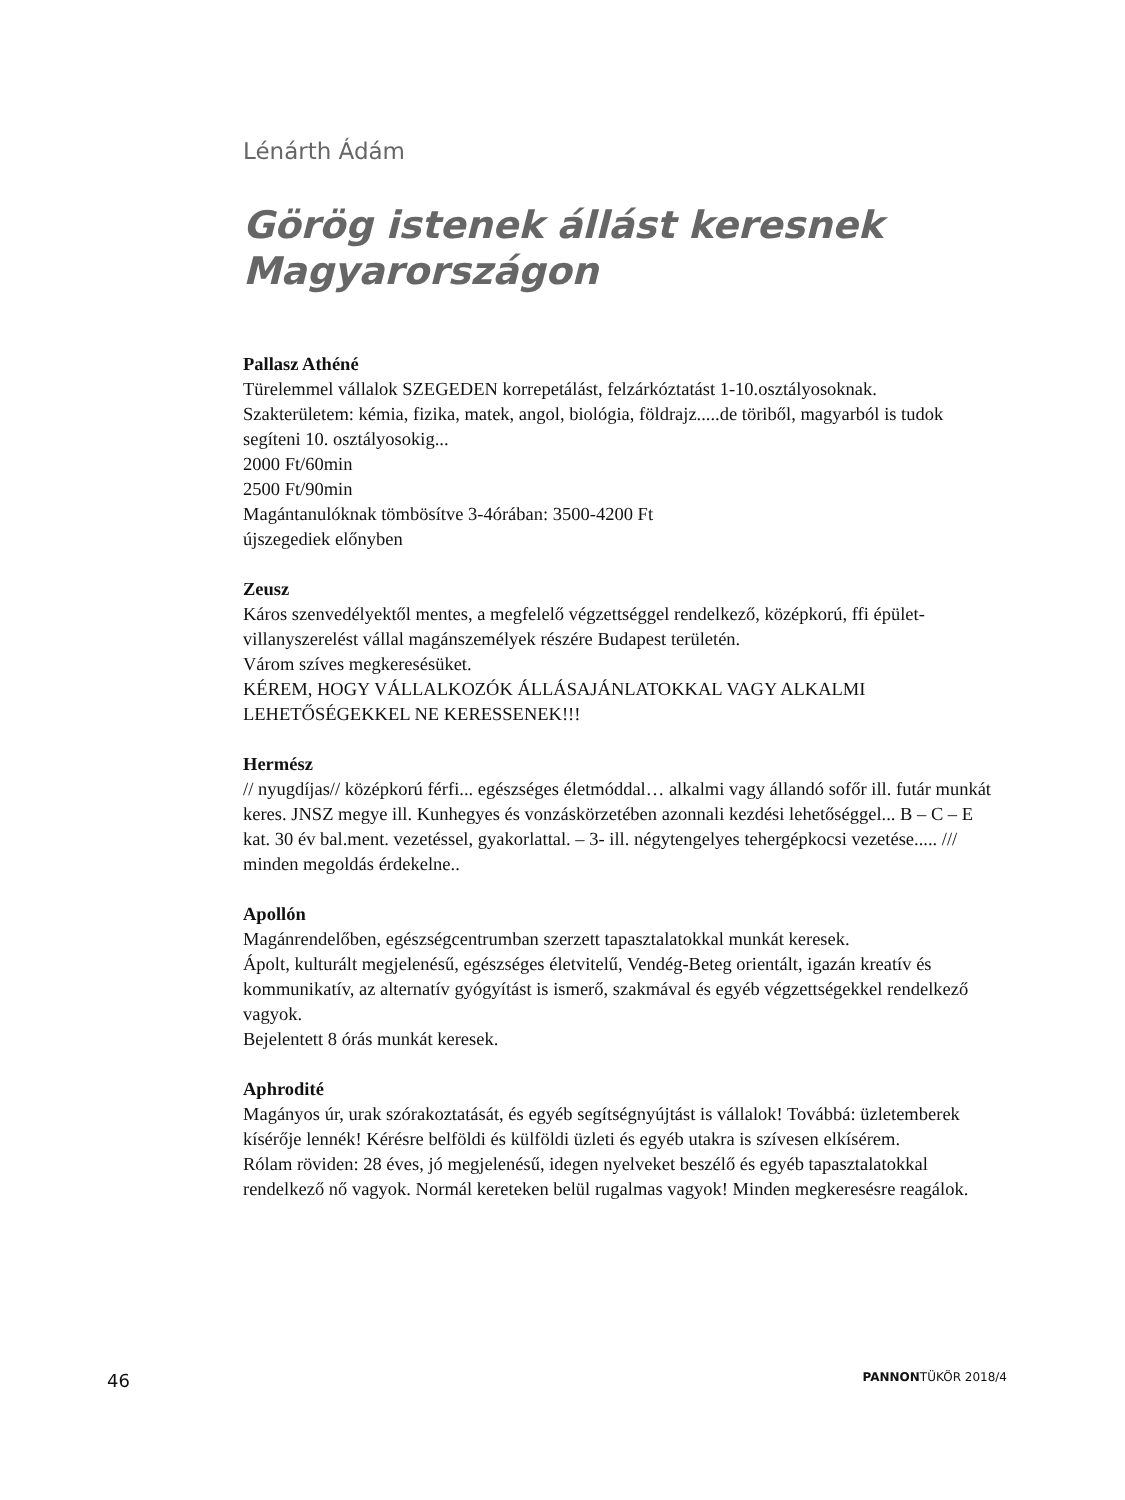Lénárth Ádám
Görög istenek állást keresnek Magyarországon
Pallasz Athéné
Türelemmel vállalok SZEGEDEN korrepetálást, felzárkóztatást 1-10.osztályosoknak.
Szakterületem: kémia, fizika, matek, angol, biológia, földrajz.....de töriből, magyarból is tudok segíteni 10. osztályosokig...
2000 Ft/60min
2500 Ft/90min
Magántanulóknak tömbösítve 3-4órában: 3500-4200 Ft
újszegediek előnyben
Zeusz
Káros szenvedélyektől mentes, a megfelelő végzettséggel rendelkező, középkorú, ffi épület-villanyszerelést vállal magánszemélyek részére Budapest területén.
Várom szíves megkeresésüket.
KÉREM, HOGY VÁLLALKOZÓK ÁLLÁSAJÁNLATOKKAL VAGY ALKALMI LEHETŐSÉGEKKEL NE KERESSENEK!!!
Hermész
// nyugdíjas// középkorú férfi... egészséges életmóddal… alkalmi vagy állandó sofőr ill. futár munkát keres. JNSZ megye ill. Kunhegyes és vonzáskörzetében azonnali kezdési lehetőséggel... B – C – E kat. 30 év bal.ment. vezetéssel, gyakorlattal. – 3- ill. négytengelyes tehergépkocsi vezetése..... /// minden megoldás érdekelne..
Apollón
Magánrendelőben, egészségcentrumban szerzett tapasztalatokkal munkát keresek.
Ápolt, kulturált megjelenésű, egészséges életvitelű, Vendég-Beteg orientált, igazán kreatív és kommunikatív, az alternatív gyógyítást is ismerő, szakmával és egyéb végzettségekkel rendelkező vagyok.
Bejelentett 8 órás munkát keresek.
Aphrodité
Magányos úr, urak szórakoztatását, és egyéb segítségnyújtást is vállalok! Továbbá: üzletemberek kísérője lennék! Kérésre belföldi és külföldi üzleti és egyéb utakra is szívesen elkísérem.
Rólam röviden: 28 éves, jó megjelenésű, idegen nyelveket beszélő és egyéb tapasztalatokkal rendelkező nő vagyok. Normál kereteken belül rugalmas vagyok! Minden megkeresésre reagálok.
46 PANNONTÜKÖR 2018/4